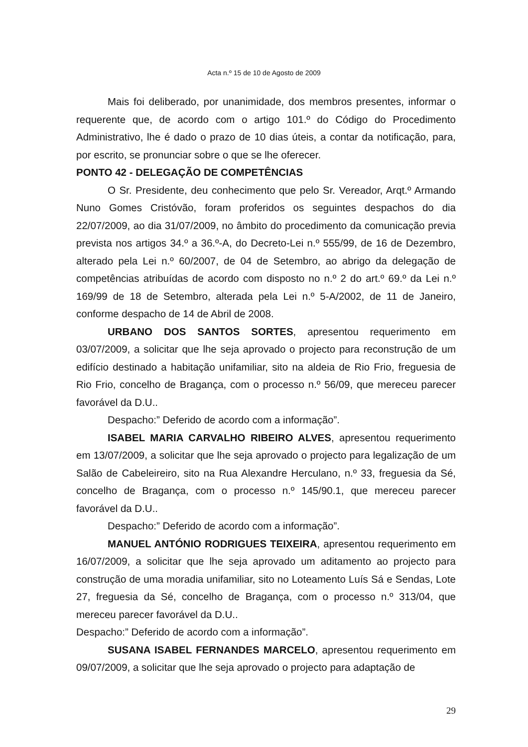Acta n.º 15 de 10 de Agosto de 2009
Mais foi deliberado, por unanimidade, dos membros presentes, informar o requerente que, de acordo com o artigo 101.º do Código do Procedimento Administrativo, lhe é dado o prazo de 10 dias úteis, a contar da notificação, para, por escrito, se pronunciar sobre o que se lhe oferecer.
PONTO 42 - DELEGAÇÃO DE COMPETÊNCIAS
O Sr. Presidente, deu conhecimento que pelo Sr. Vereador, Arqt.º Armando Nuno Gomes Cristóvão, foram proferidos os seguintes despachos do dia 22/07/2009, ao dia 31/07/2009, no âmbito do procedimento da comunicação previa prevista nos artigos 34.º a 36.º-A, do Decreto-Lei n.º 555/99, de 16 de Dezembro, alterado pela Lei n.º 60/2007, de 04 de Setembro, ao abrigo da delegação de competências atribuídas de acordo com disposto no n.º 2 do art.º 69.º da Lei n.º 169/99 de 18 de Setembro, alterada pela Lei n.º 5-A/2002, de 11 de Janeiro, conforme despacho de 14 de Abril de 2008.
URBANO DOS SANTOS SORTES, apresentou requerimento em 03/07/2009, a solicitar que lhe seja aprovado o projecto para reconstrução de um edifício destinado a habitação unifamiliar, sito na aldeia de Rio Frio, freguesia de Rio Frio, concelho de Bragança, com o processo n.º 56/09, que mereceu parecer favorável da D.U..
Despacho:” Deferido de acordo com a informação”.
ISABEL MARIA CARVALHO RIBEIRO ALVES, apresentou requerimento em 13/07/2009, a solicitar que lhe seja aprovado o projecto para legalização de um Salão de Cabeleireiro, sito na Rua Alexandre Herculano, n.º 33, freguesia da Sé, concelho de Bragança, com o processo n.º 145/90.1, que mereceu parecer favorável da D.U..
Despacho:” Deferido de acordo com a informação”.
MANUEL ANTÓNIO RODRIGUES TEIXEIRA, apresentou requerimento em 16/07/2009, a solicitar que lhe seja aprovado um aditamento ao projecto para construção de uma moradia unifamiliar, sito no Loteamento Luís Sá e Sendas, Lote 27, freguesia da Sé, concelho de Bragança, com o processo n.º 313/04, que mereceu parecer favorável da D.U..
Despacho:” Deferido de acordo com a informação”.
SUSANA ISABEL FERNANDES MARCELO, apresentou requerimento em 09/07/2009, a solicitar que lhe seja aprovado o projecto para adaptação de
29